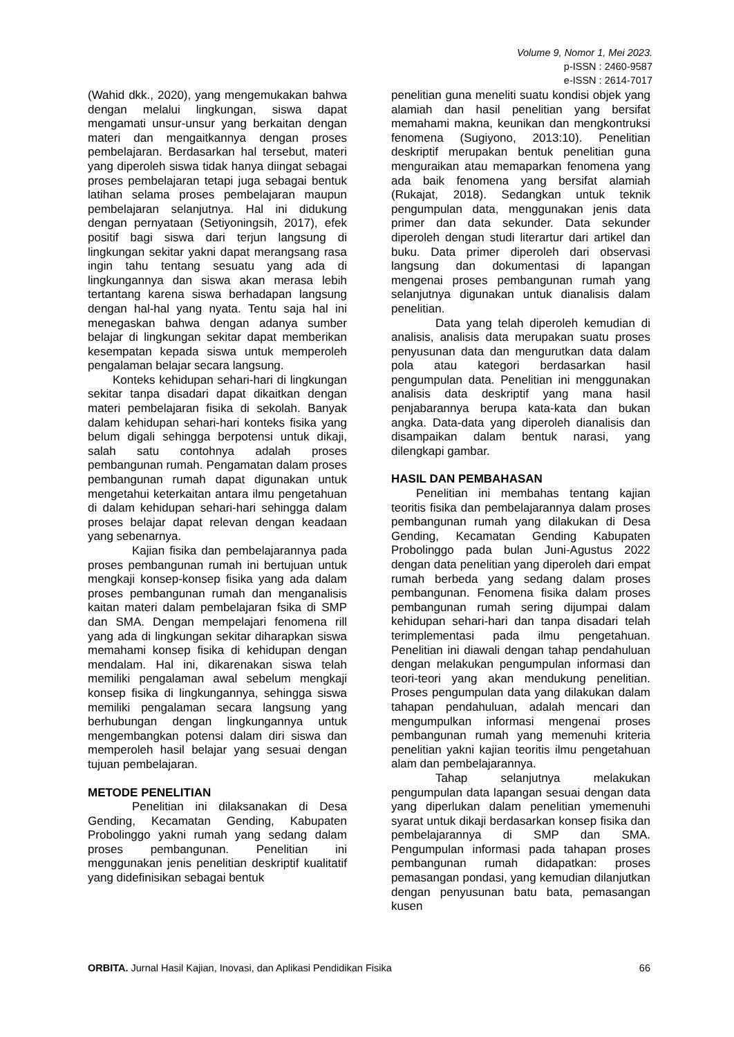Volume 9, Nomor 1, Mei 2023.
p-ISSN : 2460-9587
e-ISSN : 2614-7017
(Wahid dkk., 2020), yang mengemukakan bahwa dengan melalui lingkungan, siswa dapat mengamati unsur-unsur yang berkaitan dengan materi dan mengaitkannya dengan proses pembelajaran. Berdasarkan hal tersebut, materi yang diperoleh siswa tidak hanya diingat sebagai proses pembelajaran tetapi juga sebagai bentuk latihan selama proses pembelajaran maupun pembelajaran selanjutnya. Hal ini didukung dengan pernyataan (Setiyoningsih, 2017), efek positif bagi siswa dari terjun langsung di lingkungan sekitar yakni dapat merangsang rasa ingin tahu tentang sesuatu yang ada di lingkungannya dan siswa akan merasa lebih tertantang karena siswa berhadapan langsung dengan hal-hal yang nyata. Tentu saja hal ini menegaskan bahwa dengan adanya sumber belajar di lingkungan sekitar dapat memberikan kesempatan kepada siswa untuk memperoleh pengalaman belajar secara langsung.
Konteks kehidupan sehari-hari di lingkungan sekitar tanpa disadari dapat dikaitkan dengan materi pembelajaran fisika di sekolah. Banyak dalam kehidupan sehari-hari konteks fisika yang belum digali sehingga berpotensi untuk dikaji, salah satu contohnya adalah proses pembangunan rumah. Pengamatan dalam proses pembangunan rumah dapat digunakan untuk mengetahui keterkaitan antara ilmu pengetahuan di dalam kehidupan sehari-hari sehingga dalam proses belajar dapat relevan dengan keadaan yang sebenarnya.
Kajian fisika dan pembelajarannya pada proses pembangunan rumah ini bertujuan untuk mengkaji konsep-konsep fisika yang ada dalam proses pembangunan rumah dan menganalisis kaitan materi dalam pembelajaran fsika di SMP dan SMA. Dengan mempelajari fenomena rill yang ada di lingkungan sekitar diharapkan siswa memahami konsep fisika di kehidupan dengan mendalam. Hal ini, dikarenakan siswa telah memiliki pengalaman awal sebelum mengkaji konsep fisika di lingkungannya, sehingga siswa memiliki pengalaman secara langsung yang berhubungan dengan lingkungannya untuk mengembangkan potensi dalam diri siswa dan memperoleh hasil belajar yang sesuai dengan tujuan pembelajaran.
METODE PENELITIAN
Penelitian ini dilaksanakan di Desa Gending, Kecamatan Gending, Kabupaten Probolinggo yakni rumah yang sedang dalam proses pembangunan. Penelitian ini menggunakan jenis penelitian deskriptif kualitatif yang didefinisikan sebagai bentuk
penelitian guna meneliti suatu kondisi objek yang alamiah dan hasil penelitian yang bersifat memahami makna, keunikan dan mengkontruksi fenomena (Sugiyono, 2013:10). Penelitian deskriptif merupakan bentuk penelitian guna menguraikan atau memaparkan fenomena yang ada baik fenomena yang bersifat alamiah (Rukajat, 2018). Sedangkan untuk teknik pengumpulan data, menggunakan jenis data primer dan data sekunder. Data sekunder diperoleh dengan studi literartur dari artikel dan buku. Data primer diperoleh dari observasi langsung dan dokumentasi di lapangan mengenai proses pembangunan rumah yang selanjutnya digunakan untuk dianalisis dalam penelitian.
Data yang telah diperoleh kemudian di analisis, analisis data merupakan suatu proses penyusunan data dan mengurutkan data dalam pola atau kategori berdasarkan hasil pengumpulan data. Penelitian ini menggunakan analisis data deskriptif yang mana hasil penjabarannya berupa kata-kata dan bukan angka. Data-data yang diperoleh dianalisis dan disampaikan dalam bentuk narasi, yang dilengkapi gambar.
HASIL DAN PEMBAHASAN
Penelitian ini membahas tentang kajian teoritis fisika dan pembelajarannya dalam proses pembangunan rumah yang dilakukan di Desa Gending, Kecamatan Gending Kabupaten Probolinggo pada bulan Juni-Agustus 2022 dengan data penelitian yang diperoleh dari empat rumah berbeda yang sedang dalam proses pembangunan. Fenomena fisika dalam proses pembangunan rumah sering dijumpai dalam kehidupan sehari-hari dan tanpa disadari telah terimplementasi pada ilmu pengetahuan. Penelitian ini diawali dengan tahap pendahuluan dengan melakukan pengumpulan informasi dan teori-teori yang akan mendukung penelitian. Proses pengumpulan data yang dilakukan dalam tahapan pendahuluan, adalah mencari dan mengumpulkan informasi mengenai proses pembangunan rumah yang memenuhi kriteria penelitian yakni kajian teoritis ilmu pengetahuan alam dan pembelajarannya.
Tahap selanjutnya melakukan pengumpulan data lapangan sesuai dengan data yang diperlukan dalam penelitian ymemenuhi syarat untuk dikaji berdasarkan konsep fisika dan pembelajarannya di SMP dan SMA. Pengumpulan informasi pada tahapan proses pembangunan rumah didapatkan: proses pemasangan pondasi, yang kemudian dilanjutkan dengan penyusunan batu bata, pemasangan kusen
ORBITA. Jurnal Hasil Kajian, Inovasi, dan Aplikasi Pendidikan Fisika 66